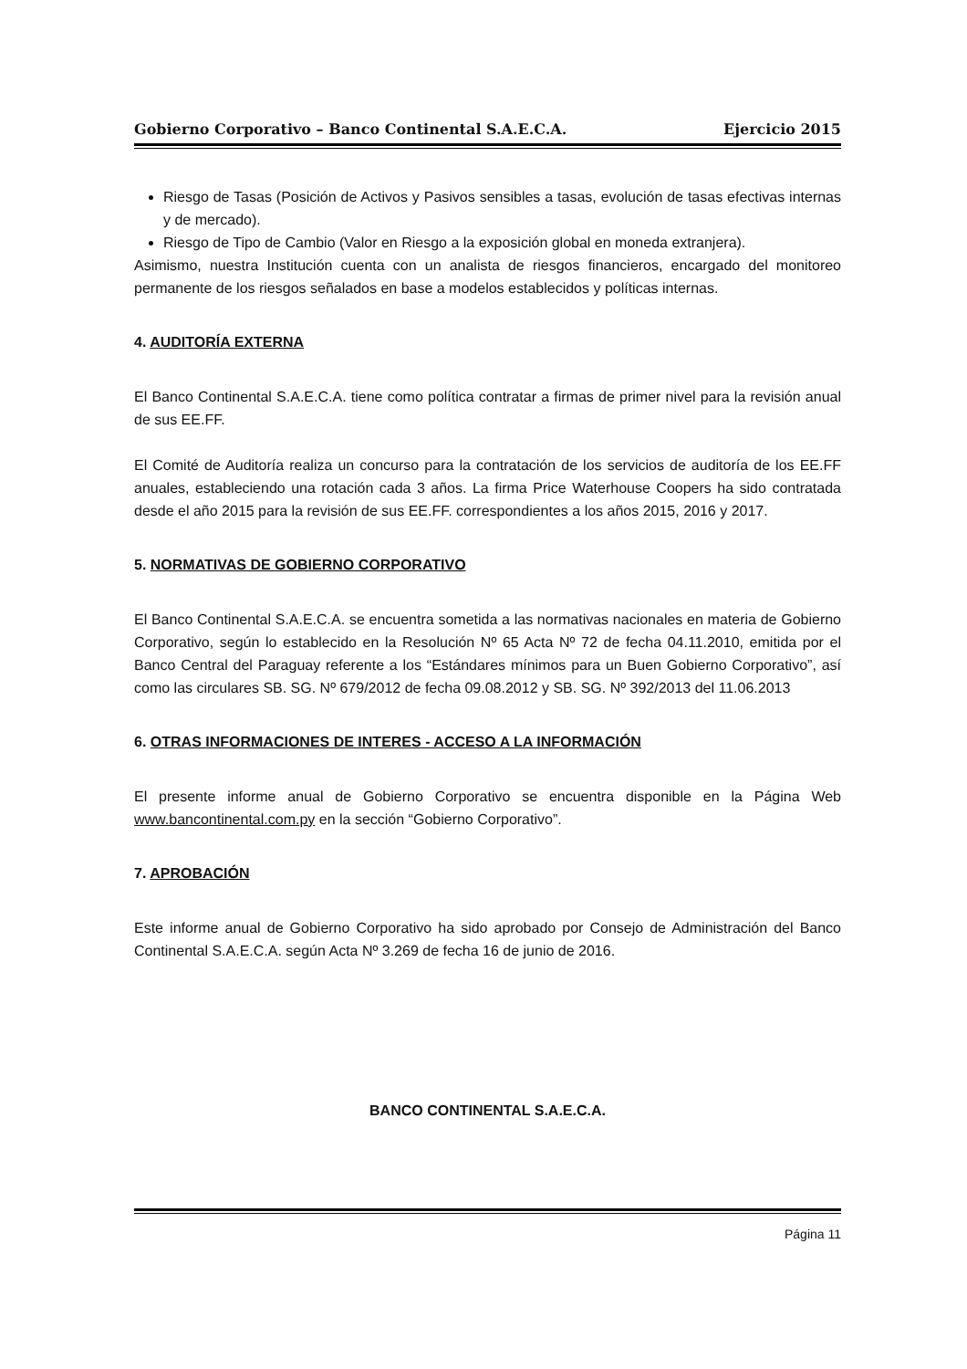Gobierno Corporativo – Banco Continental S.A.E.C.A. Ejercicio 2015
Riesgo de Tasas (Posición de Activos y Pasivos sensibles a tasas, evolución de tasas efectivas internas y de mercado).
Riesgo de Tipo de Cambio (Valor en Riesgo a la exposición global en moneda extranjera).
Asimismo, nuestra Institución cuenta con un analista de riesgos financieros, encargado del monitoreo permanente de los riesgos señalados en base a modelos establecidos y políticas internas.
4. AUDITORÍA EXTERNA
El Banco Continental S.A.E.C.A. tiene como política contratar a firmas de primer nivel para la revisión anual de sus EE.FF.
El Comité de Auditoría realiza un concurso para la contratación de los servicios de auditoría de los EE.FF anuales, estableciendo una rotación cada 3 años. La firma Price Waterhouse Coopers ha sido contratada desde el año 2015 para la revisión de sus EE.FF. correspondientes a los años 2015, 2016 y 2017.
5. NORMATIVAS DE GOBIERNO CORPORATIVO
El Banco Continental S.A.E.C.A. se encuentra sometida a las normativas nacionales en materia de Gobierno Corporativo, según lo establecido en la Resolución Nº 65 Acta Nº 72 de fecha 04.11.2010, emitida por el Banco Central del Paraguay referente a los “Estándares mínimos para un Buen Gobierno Corporativo”, así como las circulares SB. SG. Nº 679/2012 de fecha 09.08.2012 y SB. SG. Nº 392/2013 del 11.06.2013
6. OTRAS INFORMACIONES DE INTERES - ACCESO A LA INFORMACIÓN
El presente informe anual de Gobierno Corporativo se encuentra disponible en la Página Web www.bancontinental.com.py en la sección “Gobierno Corporativo”.
7. APROBACIÓN
Este informe anual de Gobierno Corporativo ha sido aprobado por Consejo de Administración del Banco Continental S.A.E.C.A. según Acta Nº 3.269 de fecha 16 de junio de 2016.
BANCO CONTINENTAL S.A.E.C.A.
Página 11